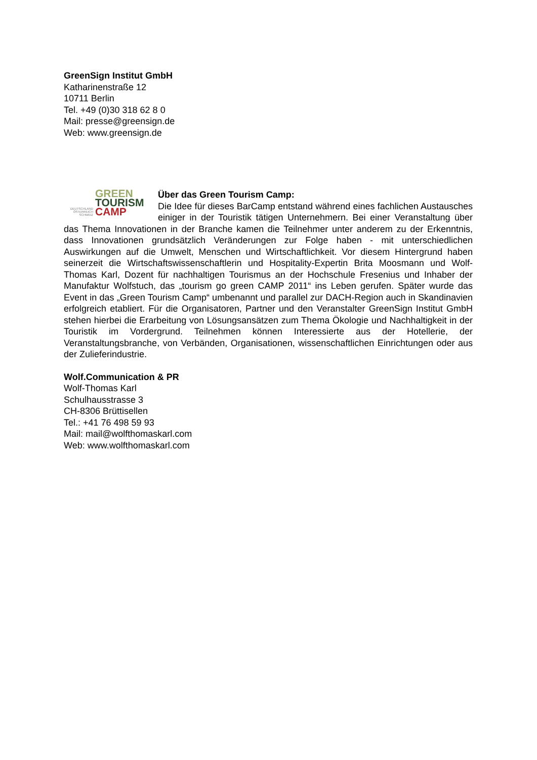GreenSign Institut GmbH
Katharinenstraße 12
10711 Berlin
Tel. +49 (0)30 318 62 8 0
Mail: presse@greensign.de
Web: www.greensign.de
GREEN
TOURISM
DEUTSCHLAND ÖSTERREICH SCHWEIZ CAMP
Über das Green Tourism Camp:
Die Idee für dieses BarCamp entstand während eines fachlichen Austausches einiger in der Touristik tätigen Unternehmern. Bei einer Veranstaltung über das Thema Innovationen in der Branche kamen die Teilnehmer unter anderem zu der Erkenntnis, dass Innovationen grundsätzlich Veränderungen zur Folge haben - mit unterschiedlichen Auswirkungen auf die Umwelt, Menschen und Wirtschaftlichkeit. Vor diesem Hintergrund haben seinerzeit die Wirtschaftswissenschaftlerin und Hospitality-Expertin Brita Moosmann und Wolf-Thomas Karl, Dozent für nachhaltigen Tourismus an der Hochschule Fresenius und Inhaber der Manufaktur Wolfstuch, das „tourism go green CAMP 2011“ ins Leben gerufen. Später wurde das Event in das „Green Tourism Camp“ umbenannt und parallel zur DACH-Region auch in Skandinavien erfolgreich etabliert. Für die Organisatoren, Partner und den Veranstalter GreenSign Institut GmbH stehen hierbei die Erarbeitung von Lösungsansätzen zum Thema Ökologie und Nachhaltigkeit in der Touristik im Vordergrund. Teilnehmen können Interessierte aus der Hotellerie, der Veranstaltungsbranche, von Verbänden, Organisationen, wissenschaftlichen Einrichtungen oder aus der Zulieferindustrie.
Wolf.Communication & PR
Wolf-Thomas Karl
Schulhausstrasse 3
CH-8306 Brüttisellen
Tel.: +41 76 498 59 93
Mail: mail@wolfthomaskarl.com
Web: www.wolfthomaskarl.com